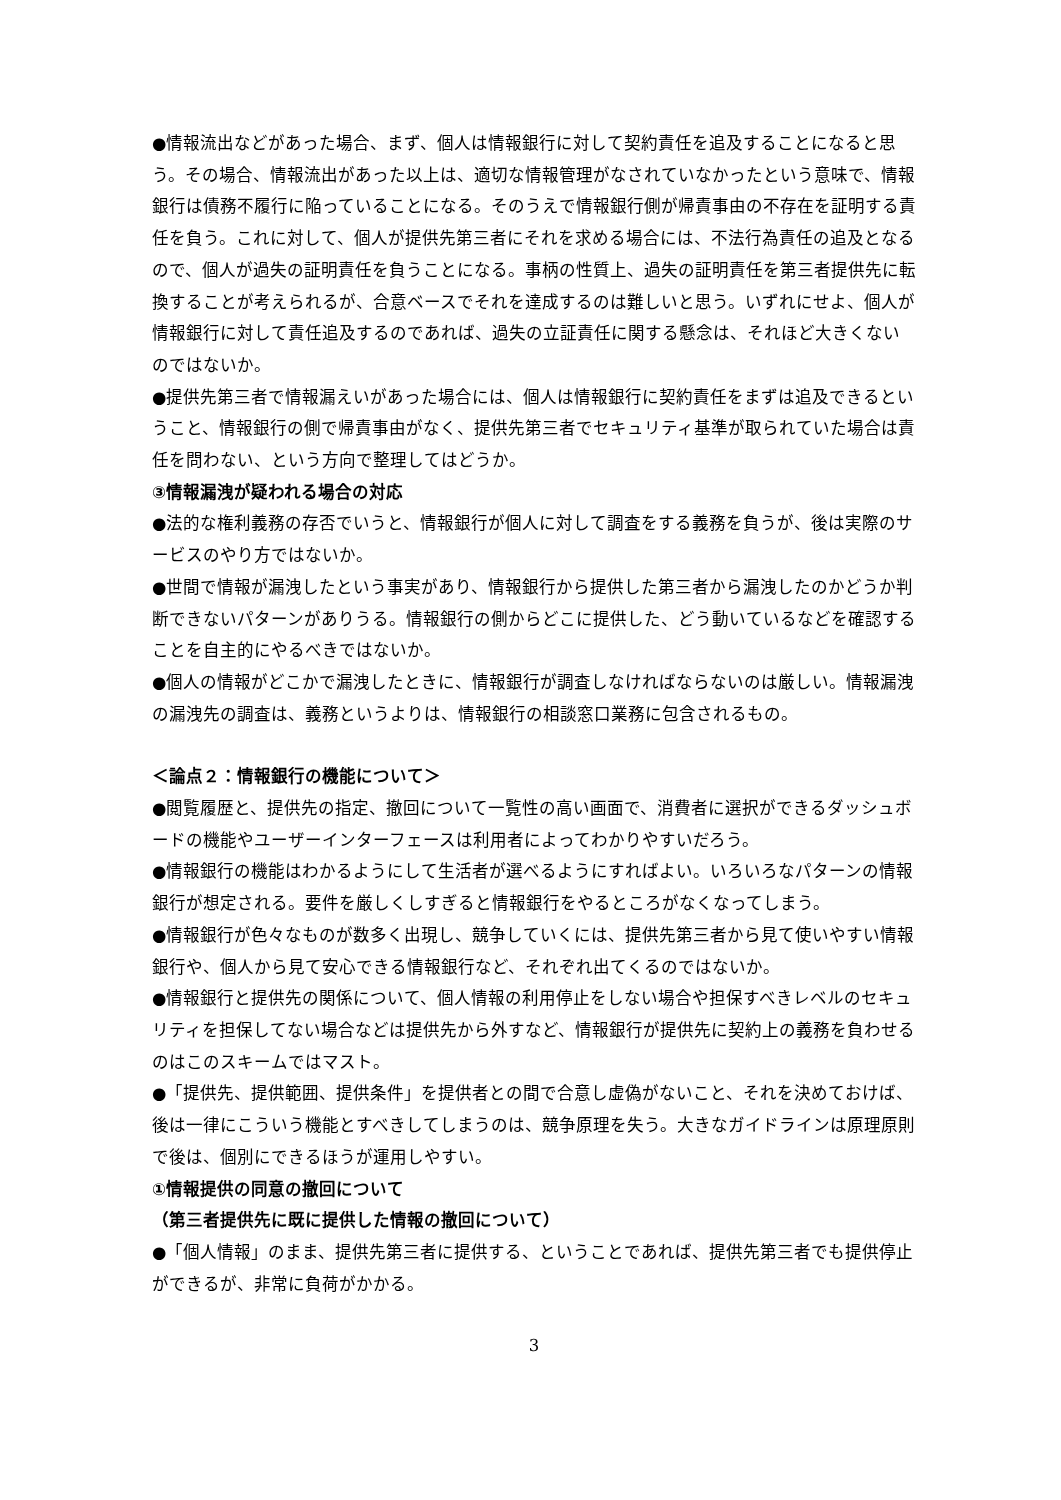●情報流出などがあった場合、まず、個人は情報銀行に対して契約責任を追及することになると思う。その場合、情報流出があった以上は、適切な情報管理がなされていなかったという意味で、情報銀行は債務不履行に陥っていることになる。そのうえで情報銀行側が帰責事由の不存在を証明する責任を負う。これに対して、個人が提供先第三者にそれを求める場合には、不法行為責任の追及となるので、個人が過失の証明責任を負うことになる。事柄の性質上、過失の証明責任を第三者提供先に転換することが考えられるが、合意ベースでそれを達成するのは難しいと思う。いずれにせよ、個人が情報銀行に対して責任追及するのであれば、過失の立証責任に関する懸念は、それほど大きくないのではないか。
●提供先第三者で情報漏えいがあった場合には、個人は情報銀行に契約責任をまずは追及できるということ、情報銀行の側で帰責事由がなく、提供先第三者でセキュリティ基準が取られていた場合は責任を問わない、という方向で整理してはどうか。
③情報漏洩が疑われる場合の対応
●法的な権利義務の存否でいうと、情報銀行が個人に対して調査をする義務を負うが、後は実際のサービスのやり方ではないか。
●世間で情報が漏洩したという事実があり、情報銀行から提供した第三者から漏洩したのかどうか判断できないパターンがありうる。情報銀行の側からどこに提供した、どう動いているなどを確認することを自主的にやるべきではないか。
●個人の情報がどこかで漏洩したときに、情報銀行が調査しなければならないのは厳しい。情報漏洩の漏洩先の調査は、義務というよりは、情報銀行の相談窓口業務に包含されるもの。
＜論点２：情報銀行の機能について＞
●閲覧履歴と、提供先の指定、撤回について一覧性の高い画面で、消費者に選択ができるダッシュボードの機能やユーザーインターフェースは利用者によってわかりやすいだろう。
●情報銀行の機能はわかるようにして生活者が選べるようにすればよい。いろいろなパターンの情報銀行が想定される。要件を厳しくしすぎると情報銀行をやるところがなくなってしまう。
●情報銀行が色々なものが数多く出現し、競争していくには、提供先第三者から見て使いやすい情報銀行や、個人から見て安心できる情報銀行など、それぞれ出てくるのではないか。
●情報銀行と提供先の関係について、個人情報の利用停止をしない場合や担保すべきレベルのセキュリティを担保してない場合などは提供先から外すなど、情報銀行が提供先に契約上の義務を負わせるのはこのスキームではマスト。
●「提供先、提供範囲、提供条件」を提供者との間で合意し虚偽がないこと、それを決めておけば、後は一律にこういう機能とすべきしてしまうのは、競争原理を失う。大きなガイドラインは原理原則で後は、個別にできるほうが運用しやすい。
①情報提供の同意の撤回について
（第三者提供先に既に提供した情報の撤回について）
●「個人情報」のまま、提供先第三者に提供する、ということであれば、提供先第三者でも提供停止ができるが、非常に負荷がかかる。
3